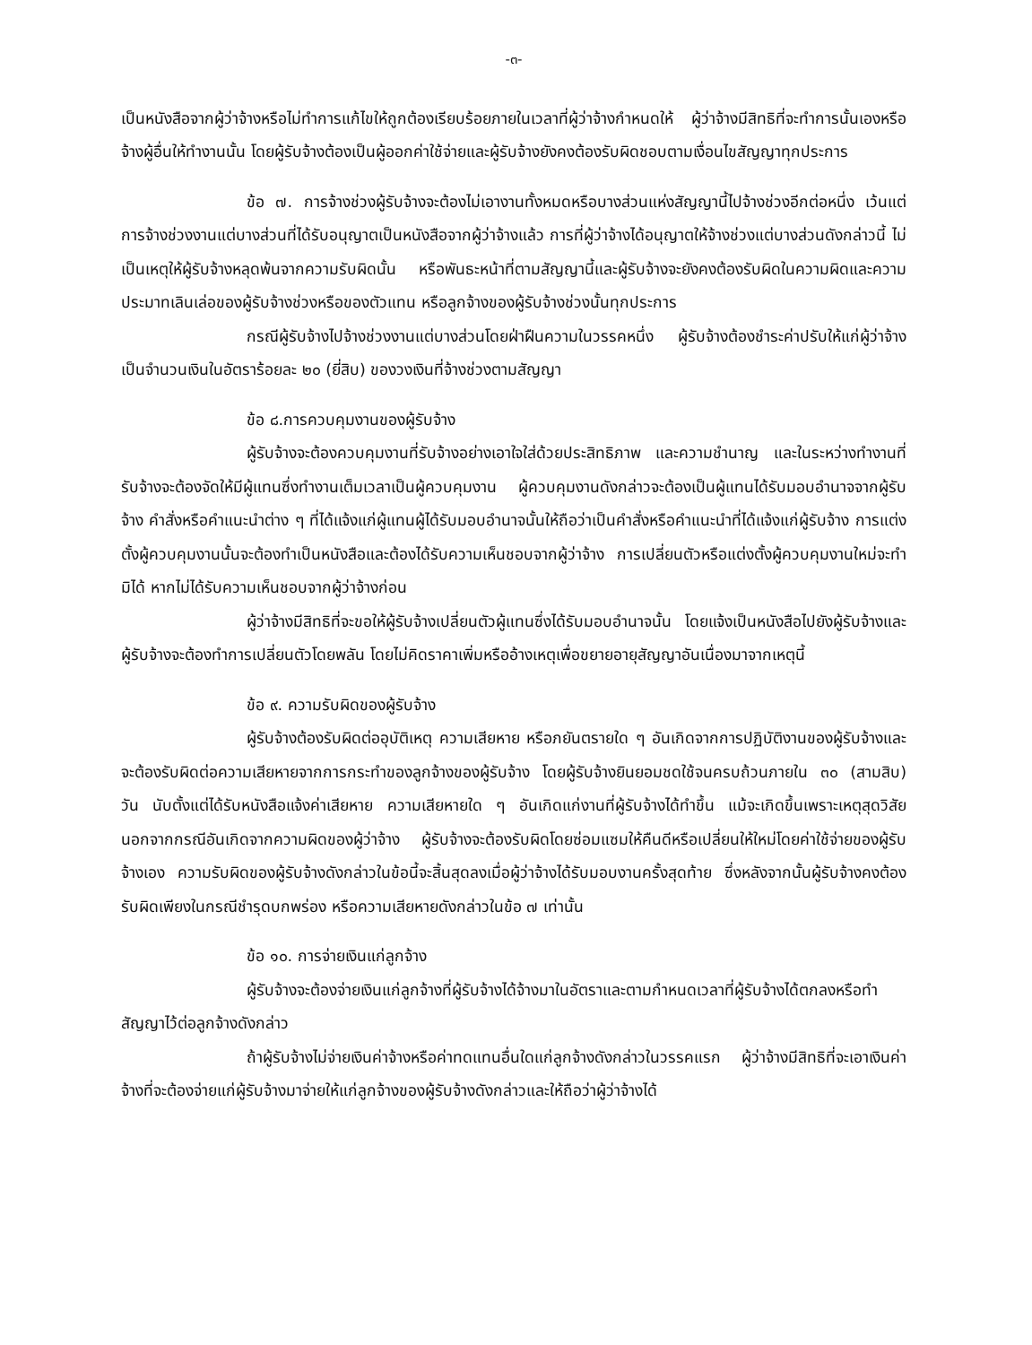-๓-
เป็นหนังสือจากผู้ว่าจ้างหรือไม่ทำการแก้ไขให้ถูกต้องเรียบร้อยภายในเวลาที่ผู้ว่าจ้างกำหนดให้ ผู้ว่าจ้างมีสิทธิที่จะทำการนั้นเองหรือจ้างผู้อื่นให้ทำงานนั้น โดยผู้รับจ้างต้องเป็นผู้ออกค่าใช้จ่ายและผู้รับจ้างยังคงต้องรับผิดชอบตามเงื่อนไขสัญญาทุกประการ
ข้อ ๗. การจ้างช่วงผู้รับจ้างจะต้องไม่เอางานทั้งหมดหรือบางส่วนแห่งสัญญานี้ไปจ้างช่วงอีกต่อหนึ่ง เว้นแต่การจ้างช่วงงานแต่บางส่วนที่ได้รับอนุญาตเป็นหนังสือจากผู้ว่าจ้างแล้ว การที่ผู้ว่าจ้างได้อนุญาตให้จ้างช่วงแต่บางส่วนดังกล่าวนี้ ไม่เป็นเหตุให้ผู้รับจ้างหลุดพ้นจากความรับผิดนั้น หรือพันธะหน้าที่ตามสัญญานี้และผู้รับจ้างจะยังคงต้องรับผิดในความผิดและความประมาทเลินเล่อของผู้รับจ้างช่วงหรือของตัวแทน หรือลูกจ้างของผู้รับจ้างช่วงนั้นทุกประการ
กรณีผู้รับจ้างไปจ้างช่วงงานแต่บางส่วนโดยฝ่าฝืนความในวรรคหนึ่ง ผู้รับจ้างต้องชำระค่าปรับให้แก่ผู้ว่าจ้างเป็นจำนวนเงินในอัตราร้อยละ ๒๐ (ยี่สิบ) ของวงเงินที่จ้างช่วงตามสัญญา
ข้อ ๘.การควบคุมงานของผู้รับจ้าง
ผู้รับจ้างจะต้องควบคุมงานที่รับจ้างอย่างเอาใจใส่ด้วยประสิทธิภาพ และความชำนาญ และในระหว่างทำงานที่รับจ้างจะต้องจัดให้มีผู้แทนซึ่งทำงานเต็มเวลาเป็นผู้ควบคุมงาน ผู้ควบคุมงานดังกล่าวจะต้องเป็นผู้แทนได้รับมอบอำนาจจากผู้รับจ้าง คำสั่งหรือคำแนะนำต่าง ๆ ที่ได้แจ้งแก่ผู้แทนผู้ได้รับมอบอำนาจนั้นให้ถือว่าเป็นคำสั่งหรือคำแนะนำที่ได้แจ้งแก่ผู้รับจ้าง การแต่งตั้งผู้ควบคุมงานนั้นจะต้องทำเป็นหนังสือและต้องได้รับความเห็นชอบจากผู้ว่าจ้าง การเปลี่ยนตัวหรือแต่งตั้งผู้ควบคุมงานใหม่จะทำมิได้ หากไม่ได้รับความเห็นชอบจากผู้ว่าจ้างก่อน
ผู้ว่าจ้างมีสิทธิที่จะขอให้ผู้รับจ้างเปลี่ยนตัวผู้แทนซึ่งได้รับมอบอำนาจนั้น โดยแจ้งเป็นหนังสือไปยังผู้รับจ้างและผู้รับจ้างจะต้องทำการเปลี่ยนตัวโดยพลัน โดยไม่คิดราคาเพิ่มหรืออ้างเหตุเพื่อขยายอายุสัญญาอันเนื่องมาจากเหตุนี้
ข้อ ๙. ความรับผิดของผู้รับจ้าง
ผู้รับจ้างต้องรับผิดต่ออุบัติเหตุ ความเสียหาย หรือภยันตรายใด ๆ อันเกิดจากการปฏิบัติงานของผู้รับจ้างและจะต้องรับผิดต่อความเสียหายจากการกระทำของลูกจ้างของผู้รับจ้าง โดยผู้รับจ้างยินยอมชดใช้จนครบถ้วนภายใน ๓๐ (สามสิบ) วัน นับตั้งแต่ได้รับหนังสือแจ้งค่าเสียหาย ความเสียหายใด ๆ อันเกิดแก่งานที่ผู้รับจ้างได้ทำขึ้น แม้จะเกิดขึ้นเพราะเหตุสุดวิสัยนอกจากกรณีอันเกิดจากความผิดของผู้ว่าจ้าง ผู้รับจ้างจะต้องรับผิดโดยซ่อมแซมให้คืนดีหรือเปลี่ยนให้ใหม่โดยค่าใช้จ่ายของผู้รับจ้างเอง ความรับผิดของผู้รับจ้างดังกล่าวในข้อนี้จะสิ้นสุดลงเมื่อผู้ว่าจ้างได้รับมอบงานครั้งสุดท้าย ซึ่งหลังจากนั้นผู้รับจ้างคงต้องรับผิดเพียงในกรณีชำรุดบกพร่อง หรือความเสียหายดังกล่าวในข้อ ๗ เท่านั้น
ข้อ ๑๐. การจ่ายเงินแก่ลูกจ้าง
ผู้รับจ้างจะต้องจ่ายเงินแก่ลูกจ้างที่ผู้รับจ้างได้จ้างมาในอัตราและตามกำหนดเวลาที่ผู้รับจ้างได้ตกลงหรือทำสัญญาไว้ต่อลูกจ้างดังกล่าว
ถ้าผู้รับจ้างไม่จ่ายเงินค่าจ้างหรือค่าทดแทนอื่นใดแก่ลูกจ้างดังกล่าวในวรรคแรก ผู้ว่าจ้างมีสิทธิที่จะเอาเงินค่าจ้างที่จะต้องจ่ายแก่ผู้รับจ้างมาจ่ายให้แก่ลูกจ้างของผู้รับจ้างดังกล่าวและให้ถือว่าผู้ว่าจ้างได้